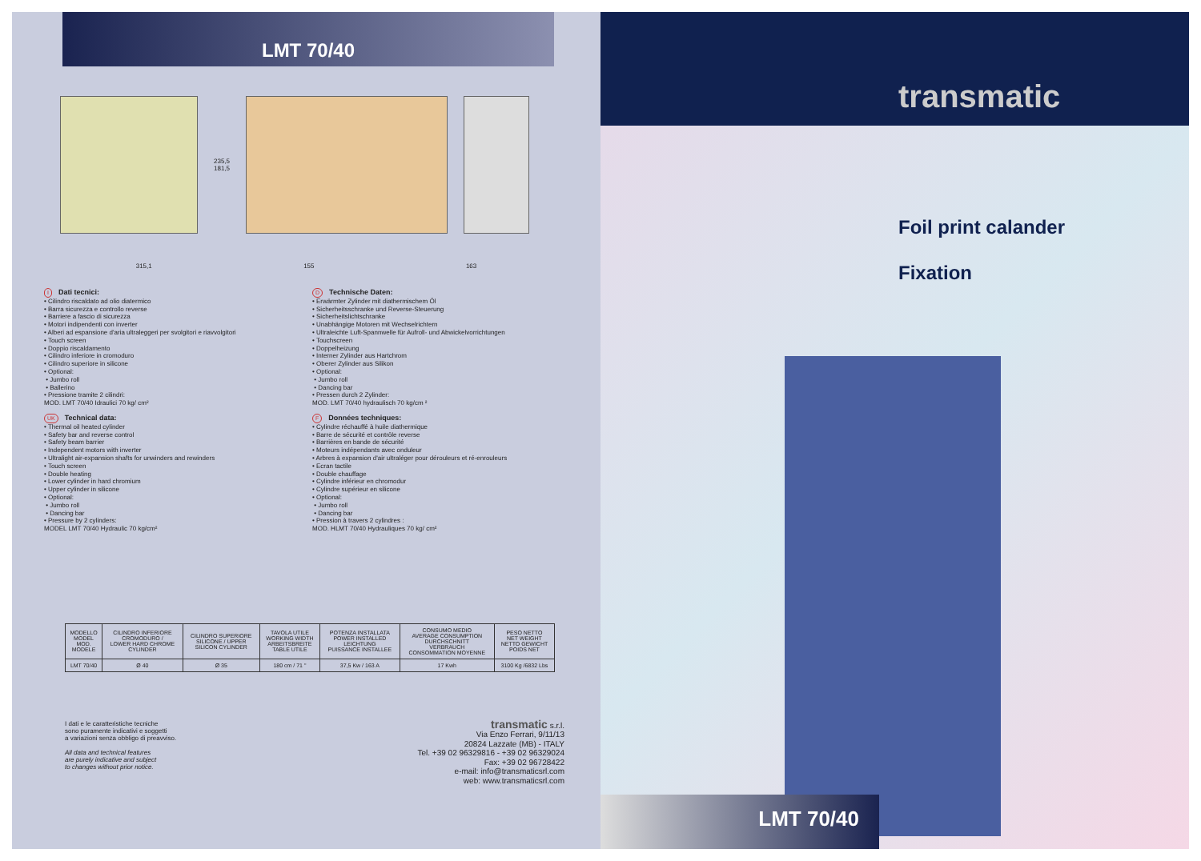LMT 70/40
235,5
181,5
315,1 155 163
I Dati tecnici:
• Cilindro riscaldato ad olio diatermico
• Barra sicurezza e controllo reverse
• Barriere a fascio di sicurezza
• Motori indipendenti con inverter
• Alberi ad espansione d'aria ultraleggeri per svolgitori e riavvolgitori
• Touch screen
• Doppio riscaldamento
• Cilindro inferiore in cromoduro
• Cilindro superiore in silicone
• Optional:
• Jumbo roll
• Ballerino
• Pressione tramite 2 cilindri:
MOD. LMT 70/40 Idraulici 70 kg/ cm²
UK Technical data:
• Thermal oil heated cylinder
• Safety bar and reverse control
• Safety beam barrier
• Independent motors with inverter
• Ultralight air-expansion shafts for unwinders and rewinders
• Touch screen
• Double heating
• Lower cylinder in hard chromium
• Upper cylinder in silicone
• Optional:
• Jumbo roll
• Dancing bar
• Pressure by 2 cylinders:
MODEL LMT 70/40 Hydraulic 70 kg/cm²
D Technische Daten:
• Erwärmter Zylinder mit diathermischem Öl
• Sicherheitsschranke und Reverse-Steuerung
• Sicherheitslichtschranke
• Unabhängige Motoren mit Wechselrichtern
• Ultraleichte Luft-Spannwelle für Aufroll- und Abwickelvorrichtungen
• Touchscreen
• Doppelheizung
• Interner Zylinder aus Hartchrom
• Oberer Zylinder aus Silikon
• Optional:
• Jumbo roll
• Dancing bar
• Pressen durch 2 Zylinder:
MOD. LMT 70/40 hydraulisch 70 kg/cm ²
F Données techniques:
• Cylindre réchauffé à huile diathermique
• Barre de sécurité et contrôle reverse
• Barrières en bande de sécurité
• Moteurs indépendants avec onduleur
• Arbres à expansion d'air ultraléger pour dérouleurs et ré-enrouleurs
• Ecran tactile
• Double chauffage
• Cylindre inférieur en chromodur
• Cylindre supérieur en silicone
• Optional:
• Jumbo roll
• Dancing bar
• Pression à travers 2 cylindres :
MOD. HLMT 70/40 Hydrauliques 70 kg/ cm²
| MODELLO MODEL MOD. MODELE | CILINDRO INFERIORE CROMODURO / LOWER HARD CHROME CYLINDER | CILINDRO SUPERIORE SILICONE / UPPER SILICON CYLINDER | TAVOLA UTILE WORKING WIDTH ARBEITSBREITE TABLE UTILE | POTENZA INSTALLATA POWER INSTALLED LEICHTUNG PUISSANCE INSTALLEE | CONSUMO MEDIO AVERAGE CONSUMPTION DURCHSCHNITT VERBRAUCH CONSOMMATION MOYENNE | PESO NETTO NET WEIGHT NETTO GEWICHT POIDS NET |
| --- | --- | --- | --- | --- | --- | --- |
| LMT 70/40 | Ø 40 | Ø 35 | 180 cm / 71 " | 37,5 Kw / 163 A | 17 Kwh | 3100 Kg /6832 Lbs |
I dati e le caratteristiche tecniche
sono puramente indicativi e soggetti
a variazioni senza obbligo di preavviso.
All data and technical features
are purely indicative and subject
to changes without prior notice.
transmatic s.r.l.
Via Enzo Ferrari, 9/11/13
20824 Lazzate (MB) - ITALY
Tel. +39 02 96329816 - +39 02 96329024
Fax: +39 02 96728422
e-mail: info@transmaticsrl.com
web: www.transmaticsrl.com
transmatic
Foil print calander
Fixation
LMT 70/40